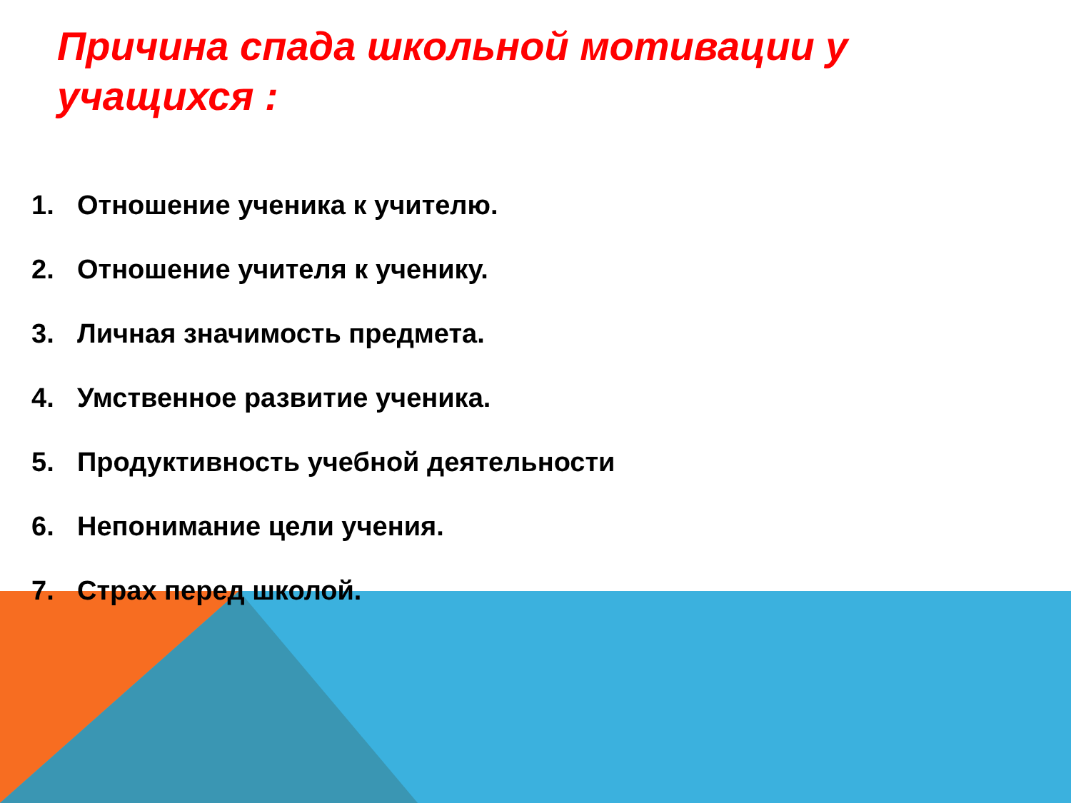Причина спада школьной мотивации у учащихся :
1. Отношение ученика к учителю.
2. Отношение учителя к ученику.
3. Личная значимость предмета.
4. Умственное развитие ученика.
5. Продуктивность учебной деятельности
6. Непонимание цели учения.
7. Страх перед школой.